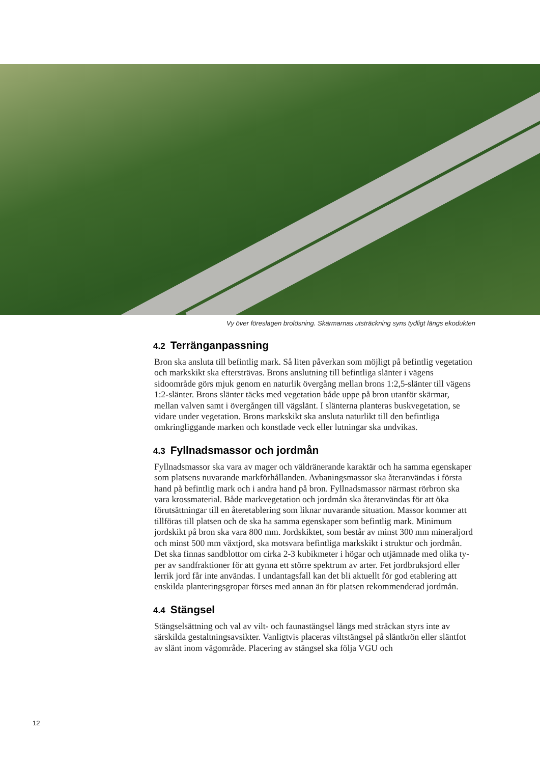Vy över föreslagen brolösning. Skärmarnas utsträckning syns tydligt längs ekodukten
4.2 Terränganpassning
Bron ska ansluta till befintlig mark. Så liten påverkan som möjligt på befint­lig vegetation och markskikt ska eftersträvas. Brons anslutning till befintliga slänter i vägens sidoområde görs mjuk genom en naturlik övergång mellan brons 1:2,5-slänter till vägens 1:2-slänter. Brons slänter täcks med vegetation både uppe på bron utanför skärmar, mellan valven samt i övergången till väg­slänt. I slänterna planteras buskvegetation, se vidare under vegetation. Brons markskikt ska ansluta naturlikt till den befintliga omkringliggande marken och konstlade veck eller lutningar ska undvikas.
4.3 Fyllnadsmassor och jordmån
Fyllnadsmassor ska vara av mager och väldränerande karaktär och ha samma egenskaper som platsens nuvarande markförhållanden. Avbaningsmassor ska återanvändas i första hand på befintlig mark och i andra hand på bron. Fyll­nadsmassor närmast rörbron ska vara krossmaterial. Både markvegetation och jordmån ska återanvändas för att öka förutsättningar till en återetablering som liknar nuvarande situation. Massor kommer att tillföras till platsen och de ska ha samma egenskaper som befintlig mark. Minimum jordskikt på bron ska vara 800 mm. Jordskiktet, som består av minst 300 mm mineraljord och minst 500 mm växtjord, ska motsvara befintliga markskikt i struktur och jordmån. Det ska finnas sandblottor om cirka 2-3 kubikmeter i högar och utjämnade med olika ty­per av sandfraktioner för att gynna ett större spektrum av arter. Fet jordbruks­jord eller lerrik jord får inte användas. I undantagsfall kan det bli aktuellt för god etablering att enskilda planteringsgropar förses med annan än för platsen rekommenderad jordmån.
4.4 Stängsel
Stängselsättning och val av vilt- och faunastängsel längs med sträckan styrs inte av särskilda gestaltningsavsikter. Vanligtvis placeras viltstängsel på släntkrön eller släntfot av slänt inom vägområde. Placering av stängsel ska följa VGU och
12